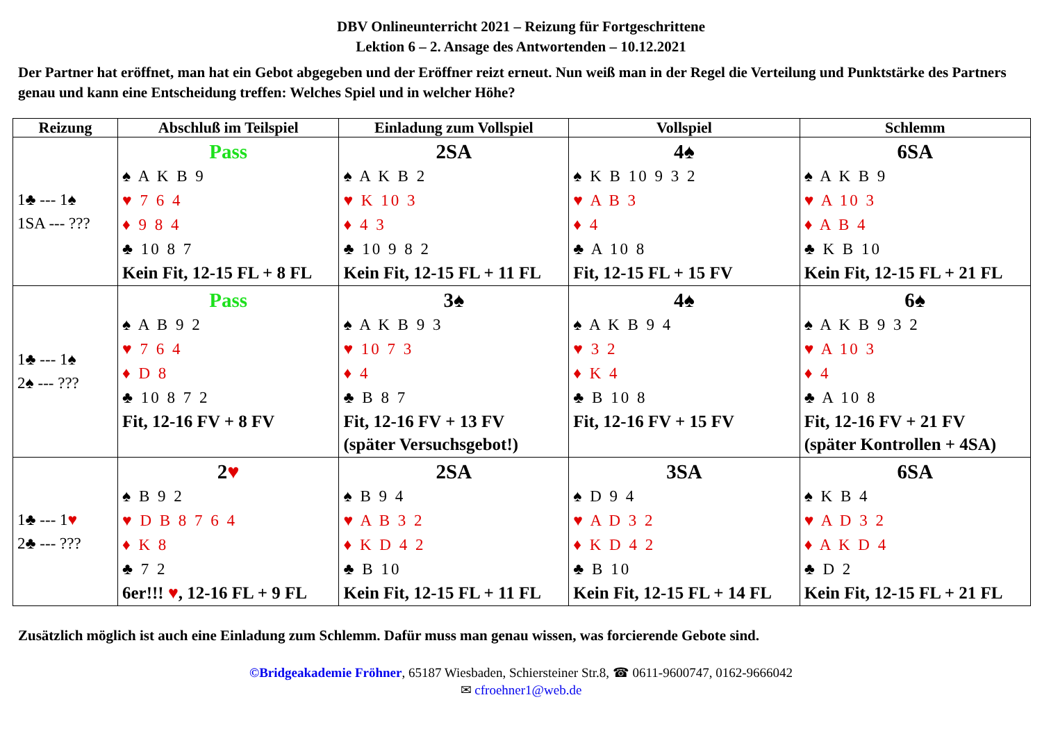DBV Onlineunterricht 2021 – Reizung für Fortgeschrittene
Lektion 6 – 2. Ansage des Antwortenden – 10.12.2021
Der Partner hat eröffnet, man hat ein Gebot abgegeben und der Eröffner reizt erneut. Nun weiß man in der Regel die Verteilung und Punktstärke des Partners genau und kann eine Entscheidung treffen: Welches Spiel und in welcher Höhe?
| Reizung | Abschluß im Teilspiel | Einladung zum Vollspiel | Vollspiel | Schlemm |
| --- | --- | --- | --- | --- |
| 1♣ --- 1♠ 1SA --- ??? | Pass ♠ A K B 9 ♥ 7 6 4 ♦ 9 8 4 ♣ 10 8 7 Kein Fit, 12-15 FL + 8 FL | 2SA ♠ A K B 2 ♥ K 10 3 ♦ 4 3 ♣ 10 9 8 2 Kein Fit, 12-15 FL + 11 FL | 4♠ ♠ K B 10 9 3 2 ♥ A B 3 ♦ 4 ♣ A 10 8 Fit, 12-15 FL + 15 FV | 6SA ♠ A K B 9 ♥ A 10 3 ♦ A B 4 ♣ K B 10 Kein Fit, 12-15 FL + 21 FL |
| 1♣ --- 1♠ 2♠ --- ??? | Pass ♠ A B 9 2 ♥ 7 6 4 ♦ D 8 ♣ 10 8 7 2 Fit, 12-16 FV + 8 FV | 3♠ ♠ A K B 9 3 ♥ 10 7 3 ♦ 4 ♣ B 8 7 Fit, 12-16 FV + 13 FV (später Versuchsgebot!) | 4♠ ♠ A K B 9 4 ♥ 3 2 ♦ K 4 ♣ B 10 8 Fit, 12-16 FV + 15 FV | 6♠ ♠ A K B 9 3 2 ♥ A 10 3 ♦ 4 ♣ A 10 8 Fit, 12-16 FV + 21 FV (später Kontrollen + 4SA) |
| 1♣ --- 1 ♥ 2♣ --- ??? | 2 ♥ ♠ B 9 2 ♥ D B 8 7 6 4 ♦ K 8 ♣ 7 2 6er!!! ♥ , 12-16 FL + 9 FL | 2SA ♠ B 9 4 ♥ A B 3 2 ♦ K D 4 2 ♣ B 10 Kein Fit, 12-15 FL + 11 FL | 3SA ♠ D 9 4 ♥ A D 3 2 ♦ K D 4 2 ♣ B 10 Kein Fit, 12-15 FL + 14 FL | 6SA ♠ K B 4 ♥ A D 3 2 ♦ A K D 4 ♣ D 2 Kein Fit, 12-15 FL + 21 FL |
Zusätzlich möglich ist auch eine Einladung zum Schlemm. Dafür muss man genau wissen, was forcierende Gebote sind.
©Bridgeakademie Fröhner, 65187 Wiesbaden, Schiersteiner Str.8, ☎ 0611-9600747, 0162-9666042
✉ cfroehner1@web.de